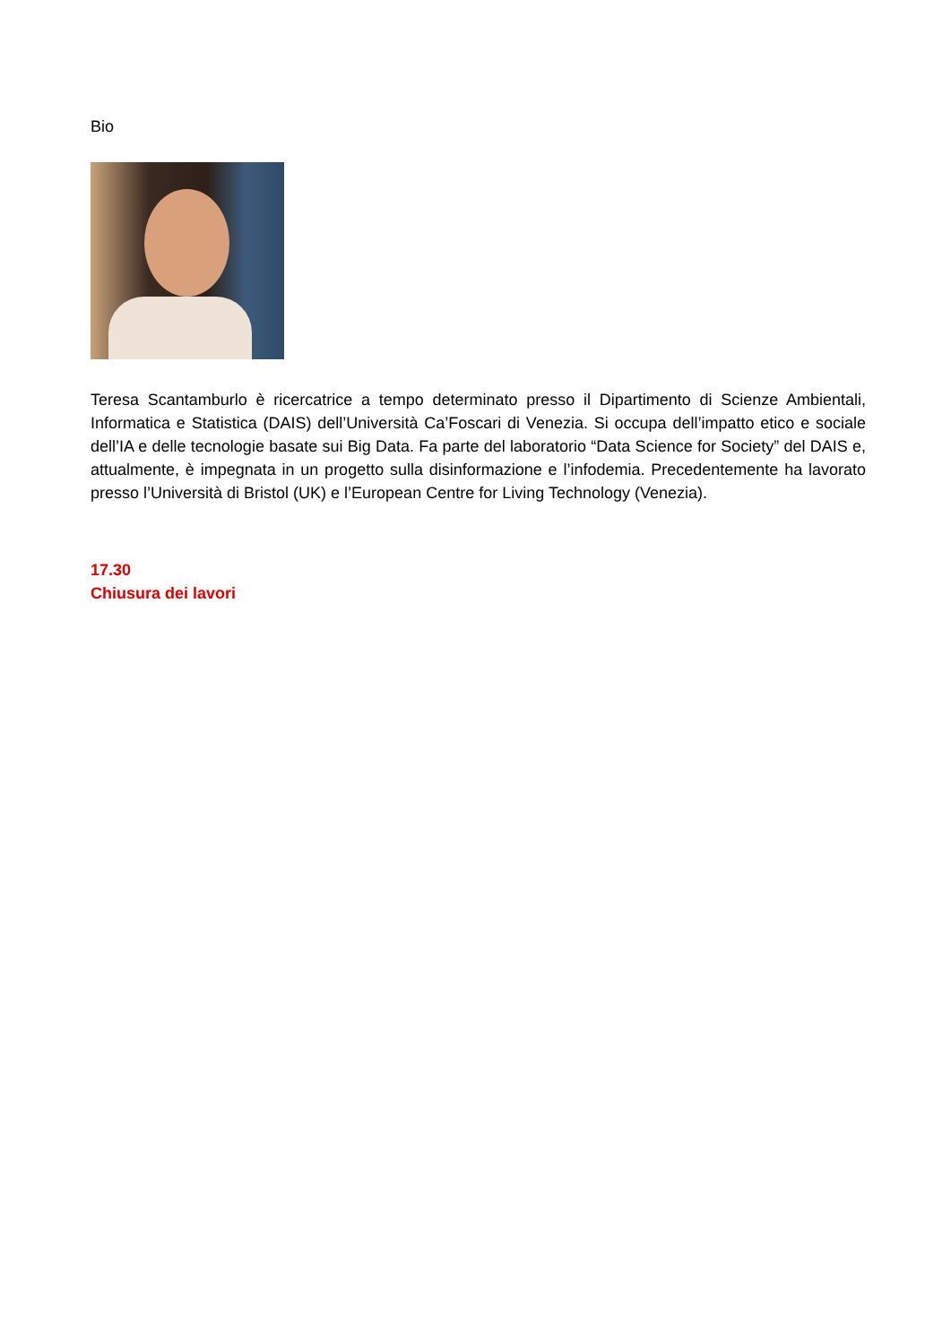Bio
Teresa Scantamburlo è ricercatrice a tempo determinato presso il Dipartimento di Scienze Ambientali, Informatica e Statistica (DAIS) dell’Università Ca’Foscari di Venezia. Si occupa dell’impatto etico e sociale dell’IA e delle tecnologie basate sui Big Data. Fa parte del laboratorio “Data Science for Society” del DAIS e, attualmente, è impegnata in un progetto sulla disinformazione e l’infodemia. Precedentemente ha lavorato presso l’Università di Bristol (UK) e l’European Centre for Living Technology (Venezia).
17.30
Chiusura dei lavori